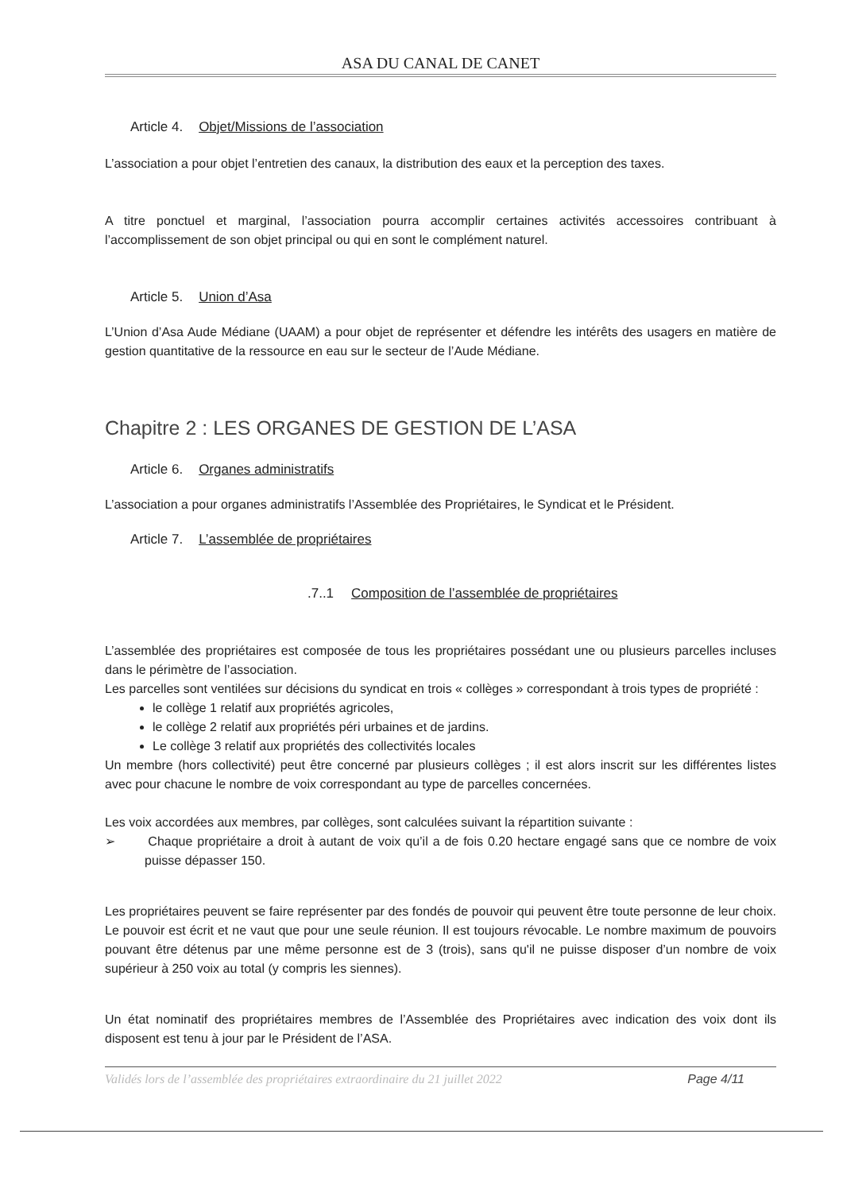ASA DU CANAL DE CANET
Article 4. Objet/Missions de l’association
L’association a pour objet l’entretien des canaux, la distribution des eaux et la perception des taxes.
A titre ponctuel et marginal, l’association pourra accomplir certaines activités accessoires contribuant à l’accomplissement de son objet principal ou qui en sont le complément naturel.
Article 5. Union d’Asa
L’Union d’Asa Aude Médiane (UAAM) a pour objet de représenter et défendre les intérêts des usagers en matière de gestion quantitative de la ressource en eau sur le secteur de l’Aude Médiane.
Chapitre 2 : LES ORGANES DE GESTION DE L’ASA
Article 6. Organes administratifs
L’association a pour organes administratifs l’Assemblée des Propriétaires, le Syndicat et le Président.
Article 7. L’assemblée de propriétaires
.7..1 Composition de l’assemblée de propriétaires
L’assemblée des propriétaires est composée de tous les propriétaires possédant une ou plusieurs parcelles incluses dans le périmètre de l’association.
Les parcelles sont ventilées sur décisions du syndicat en trois « collèges » correspondant à trois types de propriété :
le collège 1 relatif aux propriétés agricoles,
le collège 2 relatif aux propriétés péri urbaines et de jardins.
Le collège 3 relatif aux propriétés des collectivités locales
Un membre (hors collectivité) peut être concerné par plusieurs collèges ; il est alors inscrit sur les différentes listes avec pour chacune le nombre de voix correspondant au type de parcelles concernées.
Les voix accordées aux membres, par collèges, sont calculées suivant la répartition suivante :
➢ Chaque propriétaire a droit à autant de voix qu’il a de fois 0.20 hectare engagé sans que ce nombre de voix puisse dépasser 150.
Les propriétaires peuvent se faire représenter par des fondés de pouvoir qui peuvent être toute personne de leur choix. Le pouvoir est écrit et ne vaut que pour une seule réunion. Il est toujours révocable. Le nombre maximum de pouvoirs pouvant être détenus par une même personne est de 3 (trois), sans qu'il ne puisse disposer d’un nombre de voix supérieur à 250 voix au total (y compris les siennes).
Un état nominatif des propriétaires membres de l’Assemblée des Propriétaires avec indication des voix dont ils disposent est tenu à jour par le Président de l’ASA.
Validés lors de l’assemblée des propriétaires extraordinaire du 21 juillet 2022 Page 4/11